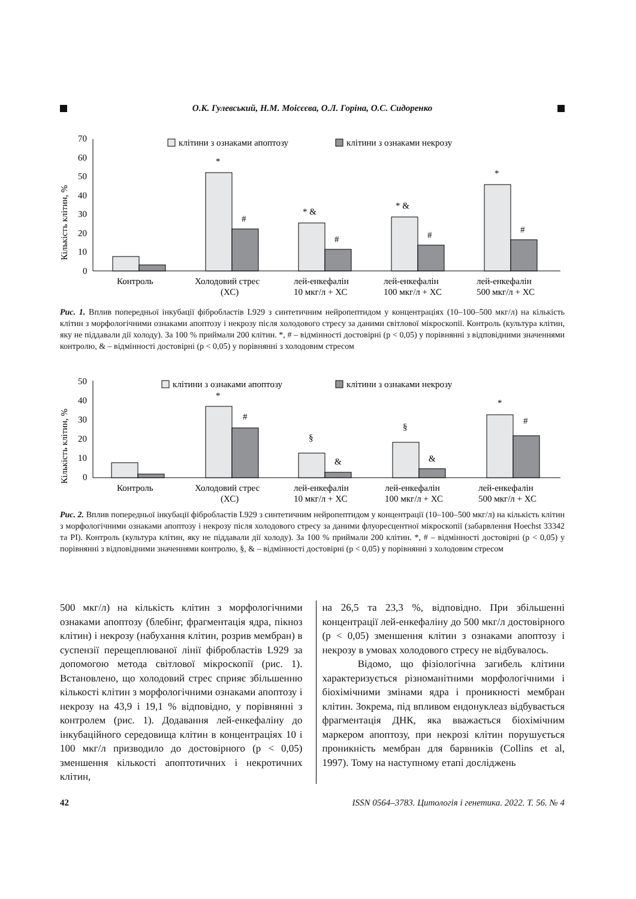О.К. Гулевський, Н.М. Моісєєва, О.Л. Горіна, О.С. Сидоренко
Кількість клітин, %
70
60
50
40
30
20
10
0
клітини з ознаками апоптозу
клітини з ознаками некрозу
*
#
* &
#
* &
#
*
#
Контроль
Холодовий стрес
(ХС)
лей-енкефалін
10 мкг/л + ХС
лей-енкефалін
100 мкг/л + ХС
лей-енкефалін
500 мкг/л + ХС
Рис. 1. Вплив попередньої інкубації фібробластів L929 з синтетичним нейропептидом у концентраціях (10–100–500 мкг/л) на кількість клітин з морфологічними ознаками апоптозу і некрозу після холодового стресу за даними світлової мікроскопії. Контроль (культура клітин, яку не піддавали дії холоду). За 100 % приймали 200 клітин. *, # – відмінності достовірні (р < 0,05) у порівнянні з відповідними значеннями контролю, & – відмінності достовірні (р < 0,05) у порівнянні з холодовим стресом
Кількість клітин, %
50
40
30
20
10
0
клітини з ознаками апоптозу
клітини з ознаками некрозу
*
#
§
&
§
&
*
#
Контроль
Холодовий стрес
(ХС)
лей-енкефалін
10 мкг/л + ХС
лей-енкефалін
100 мкг/л + ХС
лей-енкефалін
500 мкг/л + ХС
Рис. 2. Вплив попередньої інкубації фібробластів L929 з синтетичним нейропептидом у концентрації (10–100–500 мкг/л) на кількість клітин з морфологічними ознаками апоптозу і некрозу після холодового стресу за даними флуоресцентної мікроскопії (забарвлення Hoechst 33342 та PI). Контроль (культура клітин, яку не піддавали дії холоду). За 100 % приймали 200 клітин. *, # – відмінності достовірні (р < 0,05) у порівнянні з відповідними значеннями контролю, §, & – відмінності достовірні (р < 0,05) у порівнянні з холодовим стресом
500 мкг/л) на кількість клітин з морфологічними ознаками апоптозу (блебінг, фрагментація ядра, пікноз клітин) і некрозу (набухання клітин, розрив мембран) в суспензії перещеплюваної лінії фібробластів L929 за допомогою метода світлової мікроскопії (рис. 1). Встановлено, що холодовий стрес сприяє збільшенню кількості клітин з морфологічними ознаками апоптозу і некрозу на 43,9 і 19,1 % відповідно, у порівнянні з контролем (рис. 1). Додавання лей-енкефаліну до інкубаційного середовища клітин в концентраціях 10 і 100 мкг/л призводило до достовірного (р < 0,05) зменшення кількості апоптотичних і некротичних клітин,
на 26,5 та 23,3 %, відповідно. При збільшенні концентрації лей-енкефаліну до 500 мкг/л достовірного (р < 0,05) зменшення клітин з ознаками апоптозу і некрозу в умовах холодового стресу не відбувалось.
Відомо, що фізіологічна загибель клітини характеризується різноманітними морфологічними і біохімічними змінами ядра і проникності мембран клітин. Зокрема, під впливом ендонуклеаз відбувається фрагментація ДНК, яка вважається біохімічним маркером апоптозу, при некрозі клітин порушується проникність мембран для барвників (Collins et al, 1997). Тому на наступному етапі досліджень
42 ISSN 0564–3783. Цитологія і генетика. 2022. Т. 56. № 4